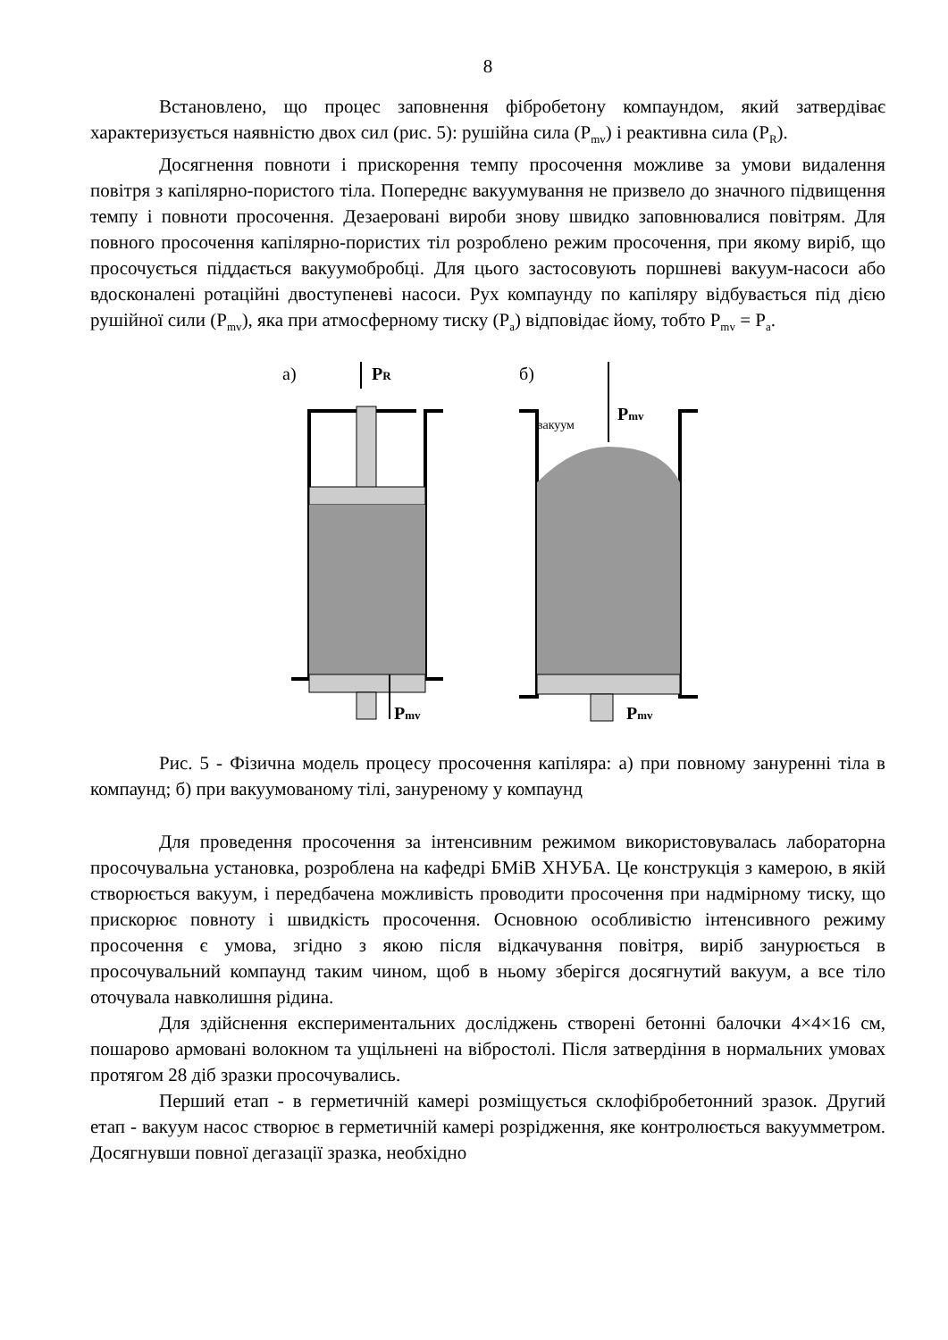8
Встановлено, що процес заповнення фібробетону компаундом, який затвердіває характеризується наявністю двох сил (рис. 5): рушійна сила (P<sub>mv</sub>) і реактивна сила (P<sub>R</sub>).
Досягнення повноти і прискорення темпу просочення можливе за умови видалення повітря з капілярно-пористого тіла. Попереднє вакуумування не призвело до значного підвищення темпу і повноти просочення. Дезаеровані вироби знову швидко заповнювалися повітрям. Для повного просочення капілярно-пористих тіл розроблено режим просочення, при якому виріб, що просочується піддається вакуумобробці. Для цього застосовують поршневі вакуум-насоси або вдосконалені ротаційні двоступеневі насоси. Рух компаунду по капіляру відбувається під дією рушійної сили (P<sub>mv</sub>), яка при атмосферному тиску (P<sub>a</sub>) відповідає йому, тобто P<sub>mv</sub> = P<sub>a</sub>.
а)
PR
Pmv
б)
Pmv
вакуум
Pmv
Рис. 5 - Фізична модель процесу просочення капіляра: а) при повному зануренні тіла в компаунд; б) при вакуумованому тілі, зануреному у компаунд
Для проведення просочення за інтенсивним режимом використовувалась лабораторна просочувальна установка, розроблена на кафедрі БМіВ ХНУБА. Це конструкція з камерою, в якій створюється вакуум, і передбачена можливість проводити просочення при надмірному тиску, що прискорює повноту і швидкість просочення. Основною особливістю інтенсивного режиму просочення є умова, згідно з якою після відкачування повітря, виріб занурюється в просочувальний компаунд таким чином, щоб в ньому зберігся досягнутий вакуум, а все тіло оточувала навколишня рідина.
Для здійснення експериментальних досліджень створені бетонні балочки 4×4×16 см, пошарово армовані волокном та ущільнені на вібростолі. Після затвердіння в нормальних умовах протягом 28 діб зразки просочувались.
Перший етап - в герметичній камері розміщується склофібробетонний зразок. Другий етап - вакуум насос створює в герметичній камері розрідження, яке контролюється вакуумметром. Досягнувши повної дегазації зразка, необхідно